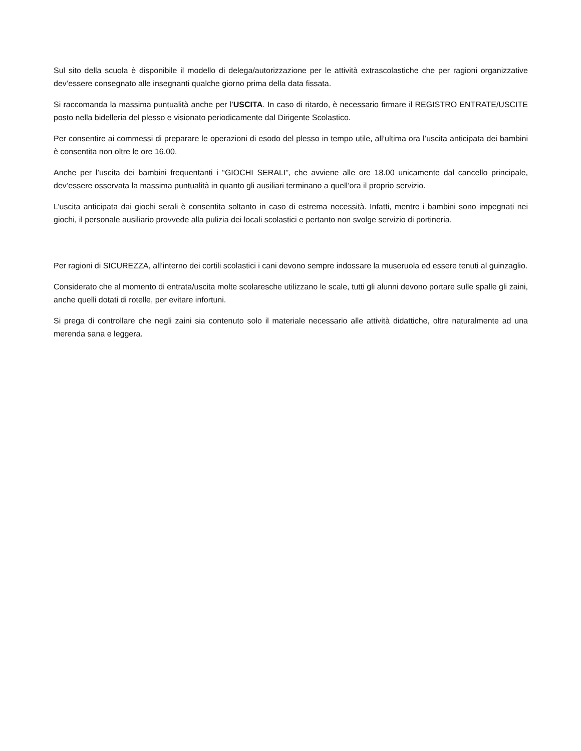Sul sito della scuola è disponibile il modello di delega/autorizzazione per le attività extrascolastiche che per ragioni organizzative dev’essere consegnato alle insegnanti qualche giorno prima della data fissata.
Si raccomanda la massima puntualità anche per l’USCITA. In caso di ritardo, è necessario firmare il REGISTRO ENTRATE/USCITE posto nella bidelleria del plesso e visionato periodicamente dal Dirigente Scolastico.
Per consentire ai commessi di preparare le operazioni di esodo del plesso in tempo utile, all’ultima ora l’uscita anticipata dei bambini è consentita non oltre le ore 16.00.
Anche per l’uscita dei bambini frequentanti i “GIOCHI SERALI”, che avviene alle ore 18.00 unicamente dal cancello principale, dev’essere osservata la massima puntualità in quanto gli ausiliari terminano a quell’ora il proprio servizio.
L’uscita anticipata dai giochi serali è consentita soltanto in caso di estrema necessità. Infatti, mentre i bambini sono impegnati nei giochi, il personale ausiliario provvede alla pulizia dei locali scolastici e pertanto non svolge servizio di portineria.
Per ragioni di SICUREZZA, all’interno dei cortili scolastici i cani devono sempre indossare la museruola ed essere tenuti al guinzaglio.
Considerato che al momento di entrata/uscita molte scolaresche utilizzano le scale, tutti gli alunni devono portare sulle spalle gli zaini, anche quelli dotati di rotelle, per evitare infortuni.
Si prega di controllare che negli zaini sia contenuto solo il materiale necessario alle attività didattiche, oltre naturalmente ad una merenda sana e leggera.